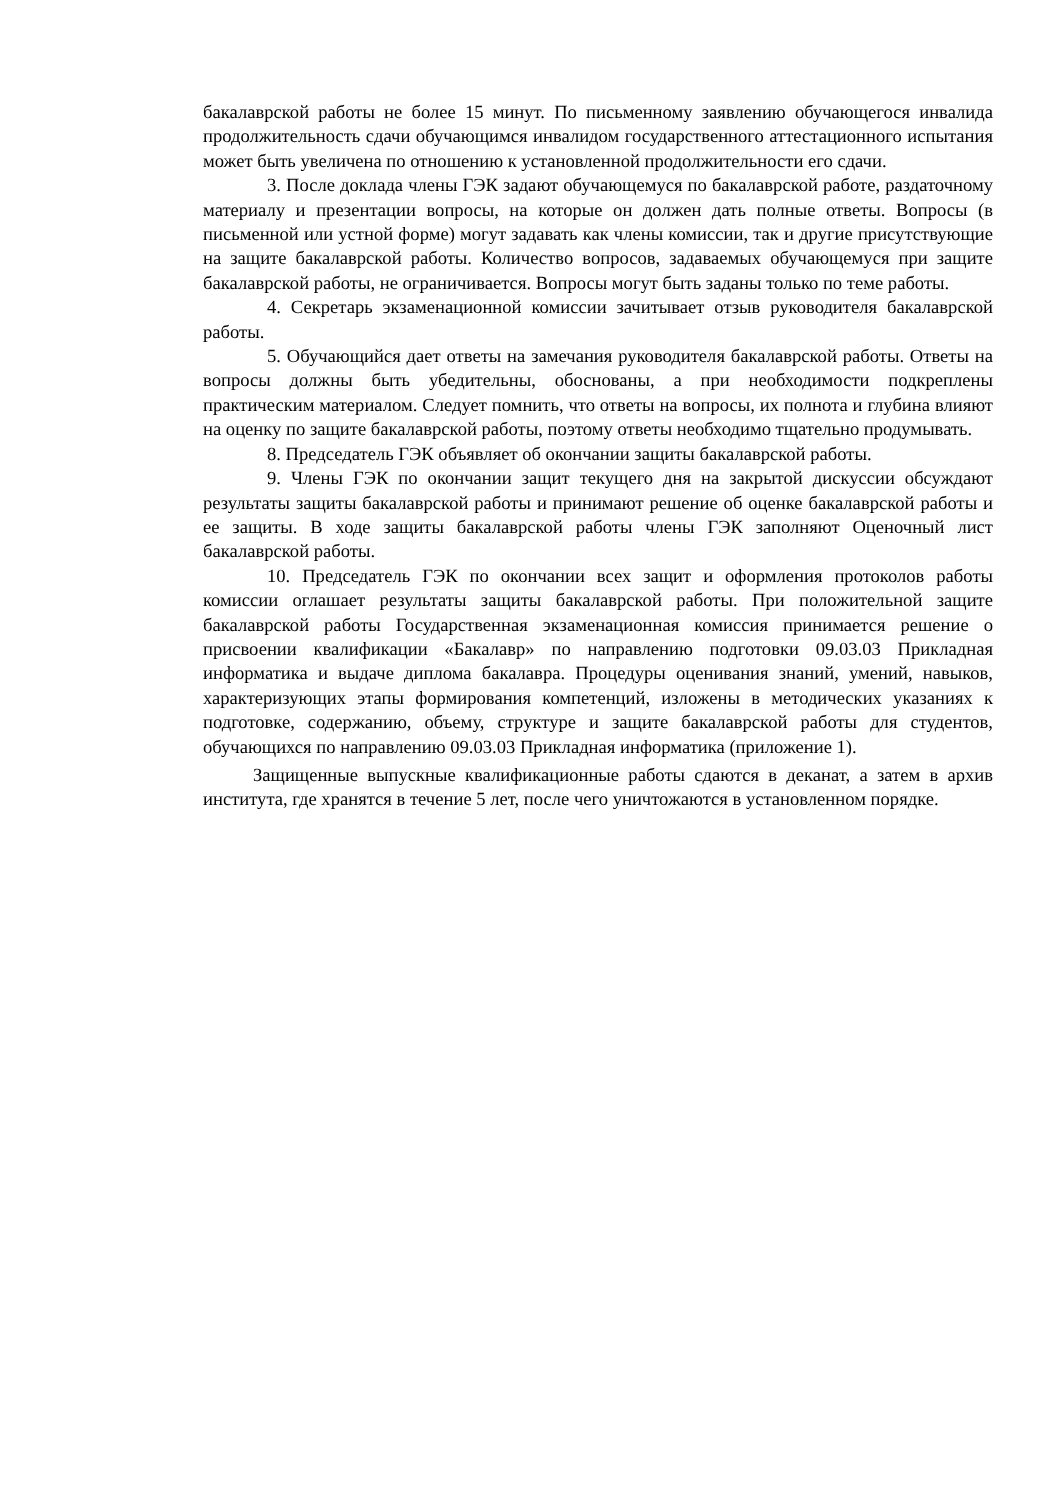бакалаврской работы не более 15 минут. По письменному заявлению обучающегося инвалида продолжительность сдачи обучающимся инвалидом государственного аттестационного испытания может быть увеличена по отношению к установленной продолжительности его сдачи.
3. После доклада члены ГЭК задают обучающемуся по бакалаврской работе, раздаточному материалу и презентации вопросы, на которые он должен дать полные ответы. Вопросы (в письменной или устной форме) могут задавать как члены комиссии, так и другие присутствующие на защите бакалаврской работы. Количество вопросов, задаваемых обучающемуся при защите бакалаврской работы, не ограничивается. Вопросы могут быть заданы только по теме работы.
4. Секретарь экзаменационной комиссии зачитывает отзыв руководителя бакалаврской работы.
5. Обучающийся дает ответы на замечания руководителя бакалаврской работы. Ответы на вопросы должны быть убедительны, обоснованы, а при необходимости подкреплены практическим материалом. Следует помнить, что ответы на вопросы, их полнота и глубина влияют на оценку по защите бакалаврской работы, поэтому ответы необходимо тщательно продумывать.
8. Председатель ГЭК объявляет об окончании защиты бакалаврской работы.
9. Члены ГЭК по окончании защит текущего дня на закрытой дискуссии обсуждают результаты защиты бакалаврской работы и принимают решение об оценке бакалаврской работы и ее защиты. В ходе защиты бакалаврской работы члены ГЭК заполняют Оценочный лист бакалаврской работы.
10. Председатель ГЭК по окончании всех защит и оформления протоколов работы комиссии оглашает результаты защиты бакалаврской работы. При положительной защите бакалаврской работы Государственная экзаменационная комиссия принимается решение о присвоении квалификации «Бакалавр» по направлению подготовки 09.03.03 Прикладная информатика и выдаче диплома бакалавра. Процедуры оценивания знаний, умений, навыков, характеризующих этапы формирования компетенций, изложены в методических указаниях к подготовке, содержанию, объему, структуре и защите бакалаврской работы для студентов, обучающихся по направлению 09.03.03 Прикладная информатика (приложение 1).
Защищенные выпускные квалификационные работы сдаются в деканат, а затем в архив института, где хранятся в течение 5 лет, после чего уничтожаются в установленном порядке.